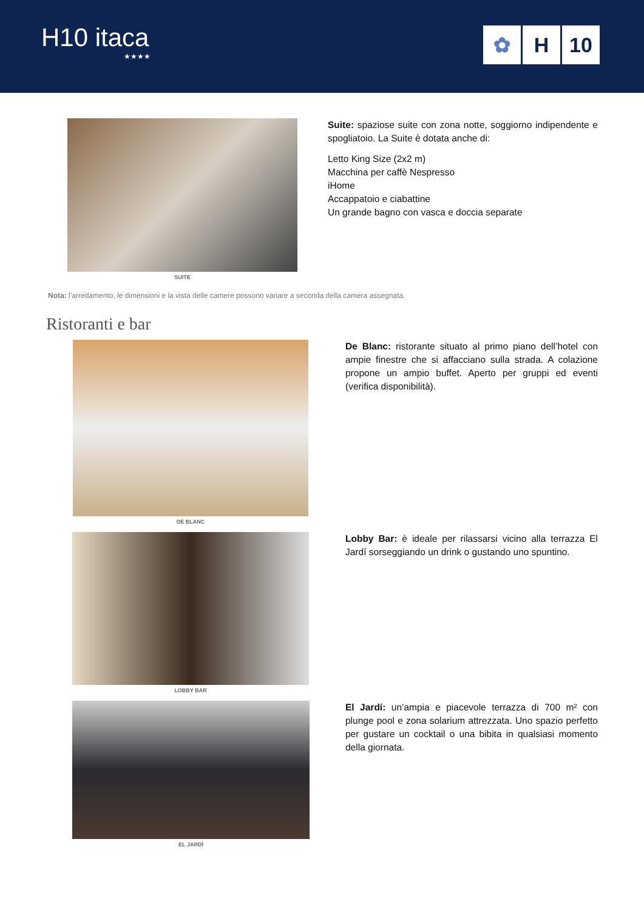H10 itaca
★★★★
✿ H 10
SUITE
Suite: spaziose suite con zona notte, soggiorno indipendente e spogliatoio. La Suite è dotata anche di:
Letto King Size (2x2 m)
Macchina per caffè Nespresso
iHome
Accappatoio e ciabattine
Un grande bagno con vasca e doccia separate
Nota: l’arredamento, le dimensioni e la vista delle camere possono variare a seconda della camera assegnata.
Ristoranti e bar
DE BLANC
De Blanc: ristorante situato al primo piano dell’hotel con ampie finestre che si affacciano sulla strada. A colazione propone un ampio buffet. Aperto per gruppi ed eventi (verifica disponibilità).
LOBBY BAR
Lobby Bar: è ideale per rilassarsi vicino alla terrazza El Jardí sorseggiando un drink o gustando uno spuntino.
EL JARDÍ
El Jardí: un’ampia e piacevole terrazza di 700 m² con plunge pool e zona solarium attrezzata. Uno spazio perfetto per gustare un cocktail o una bibita in qualsiasi momento della giornata.